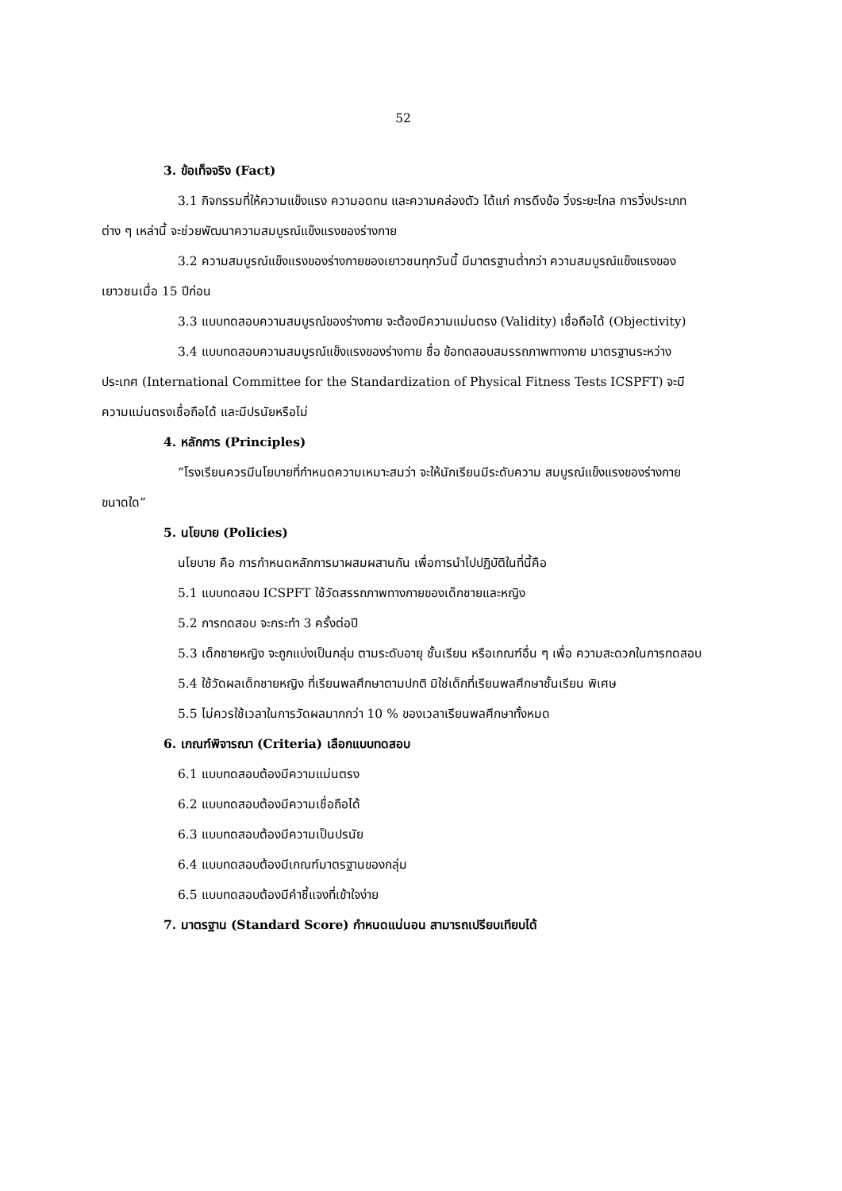52
3. ข้อเท็จจริง (Fact)
3.1 กิจกรรมที่ให้ความแข็งแรง ความอดทน และความคล่องตัว ได้แก่ การดึงข้อ วิ่งระยะไกล การวิ่งประเภทต่าง ๆ เหล่านี้ จะช่วยพัฒนาความสมบูรณ์แข็งแรงของร่างกาย
3.2 ความสมบูรณ์แข็งแรงของร่างกายของเยาวชนทุกวันนี้ มีมาตรฐานต่ำกว่า ความสมบูรณ์แข็งแรงของเยาวชนเมื่อ 15 ปีก่อน
3.3 แบบทดสอบความสมบูรณ์ของร่างกาย จะต้องมีความแม่นตรง (Validity) เชื่อถือได้ (Objectivity)
3.4 แบบทดสอบความสมบูรณ์แข็งแรงของร่างกาย ชื่อ ข้อทดสอบสมรรถภาพทางกาย มาตรฐานระหว่างประเทศ (International Committee for the Standardization of Physical Fitness Tests ICSPFT) จะมีความแม่นตรงเชื่อถือได้ และมีปรนัยหรือไม่
4. หลักการ (Principles)
“โรงเรียนควรมีนโยบายที่กำหนดความเหมาะสมว่า จะให้นักเรียนมีระดับความ สมบูรณ์แข็งแรงของร่างกายขนาดใด”
5. นโยบาย (Policies)
นโยบาย คือ การกำหนดหลักการมาผสมผสานกัน เพื่อการนำไปปฏิบัติในที่นี้คือ
5.1 แบบทดสอบ ICSPFT ใช้วัดสรรถภาพทางกายของเด็กชายและหญิง
5.2 การทดสอบ จะกระทำ 3 ครั้งต่อปี
5.3 เด็กชายหญิง จะถูกแบ่งเป็นกลุ่ม ตามระดับอายุ ชั้นเรียน หรือเกณฑ์อื่น ๆ เพื่อ ความสะดวกในการทดสอบ
5.4 ใช้วัดผลเด็กชายหญิง ที่เรียนพลศึกษาตามปกติ มิใช่เด็กที่เรียนพลศึกษาชั้นเรียน พิเศษ
5.5 ไม่ควรใช้เวลาในการวัดผลมากกว่า 10 % ของเวลาเรียนพลศึกษาทั้งหมด
6. เกณฑ์พิจารณา (Criteria) เลือกแบบทดสอบ
6.1 แบบทดสอบต้องมีความแม่นตรง
6.2 แบบทดสอบต้องมีความเชื่อถือได้
6.3 แบบทดสอบต้องมีความเป็นปรนัย
6.4 แบบทดสอบต้องมีเกณฑ์มาตรฐานของกลุ่ม
6.5 แบบทดสอบต้องมีคำชี้แจงที่เข้าใจง่าย
7. มาตรฐาน (Standard Score) กำหนดแน่นอน สามารถเปรียบเทียบได้